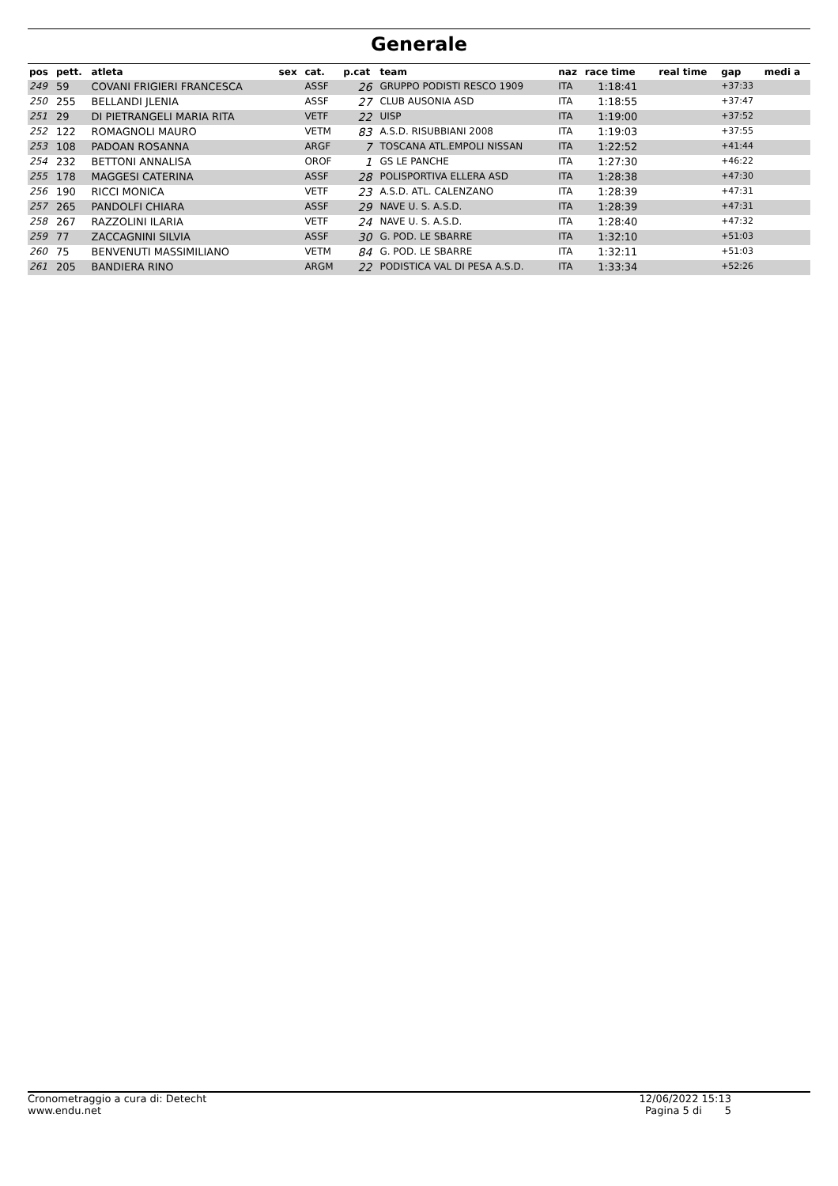Generale
| pos | pett. | atleta | sex | cat. | p.cat | team | naz | race time | real time | gap | medi a |
| --- | --- | --- | --- | --- | --- | --- | --- | --- | --- | --- | --- |
| 249 | 59 | COVANI FRIGIERI FRANCESCA | | ASSF | 26 | GRUPPO PODISTI RESCO 1909 | ITA | 1:18:41 | | +37:33 | |
| 250 | 255 | BELLANDI JLENIA | | ASSF | 27 | CLUB AUSONIA ASD | ITA | 1:18:55 | | +37:47 | |
| 251 | 29 | DI PIETRANGELI MARIA RITA | | VETF | 22 | UISP | ITA | 1:19:00 | | +37:52 | |
| 252 | 122 | ROMAGNOLI MAURO | | VETM | 83 | A.S.D. RISUBBIANI 2008 | ITA | 1:19:03 | | +37:55 | |
| 253 | 108 | PADOAN ROSANNA | | ARGF | 7 | TOSCANA ATL.EMPOLI NISSAN | ITA | 1:22:52 | | +41:44 | |
| 254 | 232 | BETTONI ANNALISA | | OROF | 1 | GS LE PANCHE | ITA | 1:27:30 | | +46:22 | |
| 255 | 178 | MAGGESI CATERINA | | ASSF | 28 | POLISPORTIVA ELLERA ASD | ITA | 1:28:38 | | +47:30 | |
| 256 | 190 | RICCI MONICA | | VETF | 23 | A.S.D. ATL. CALENZANO | ITA | 1:28:39 | | +47:31 | |
| 257 | 265 | PANDOLFI CHIARA | | ASSF | 29 | NAVE U. S. A.S.D. | ITA | 1:28:39 | | +47:31 | |
| 258 | 267 | RAZZOLINI ILARIA | | VETF | 24 | NAVE U. S. A.S.D. | ITA | 1:28:40 | | +47:32 | |
| 259 | 77 | ZACCAGNINI SILVIA | | ASSF | 30 | G. POD. LE SBARRE | ITA | 1:32:10 | | +51:03 | |
| 260 | 75 | BENVENUTI MASSIMILIANO | | VETM | 84 | G. POD. LE SBARRE | ITA | 1:32:11 | | +51:03 | |
| 261 | 205 | BANDIERA RINO | | ARGM | 22 | PODISTICA VAL DI PESA A.S.D. | ITA | 1:33:34 | | +52:26 | |
Cronometraggio a cura di: Detecht
www.endu.net
12/06/2022 15:13
Pagina 5 di 5